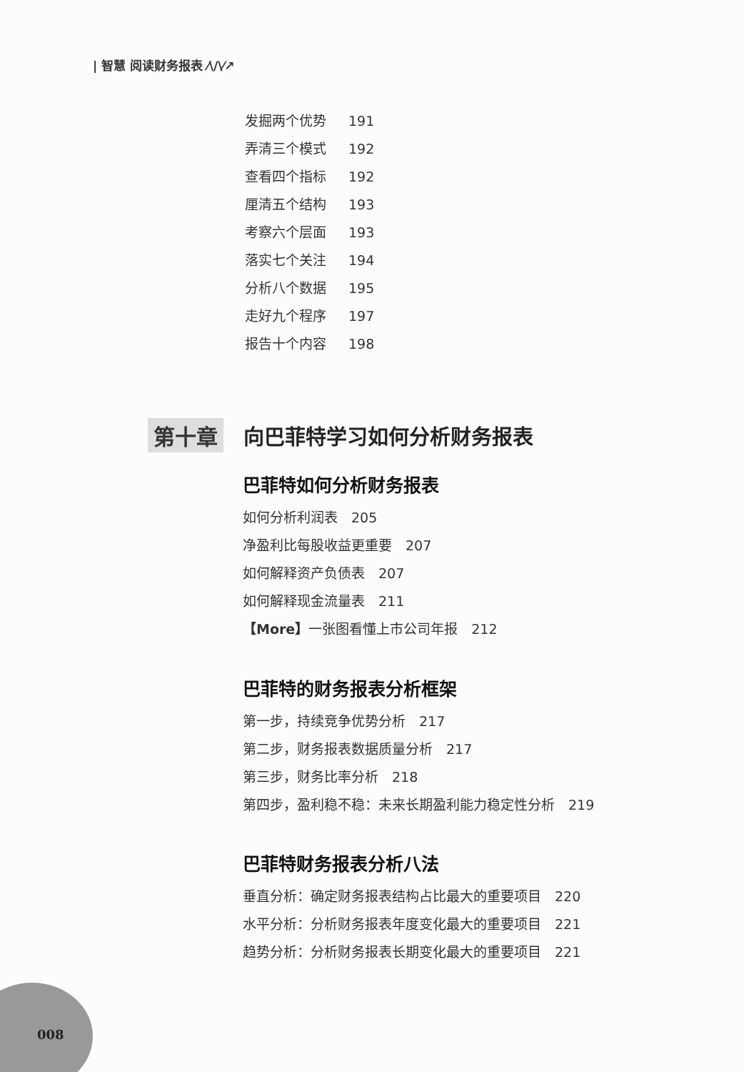| 智慧 阅读财务报表 ⁄\/\⁄↗
发掘两个优势 191
弄清三个模式 192
查看四个指标 192
厘清五个结构 193
考察六个层面 193
落实七个关注 194
分析八个数据 195
走好九个程序 197
报告十个内容 198
第十章 向巴菲特学习如何分析财务报表
巴菲特如何分析财务报表
如何分析利润表　205
净盈利比每股收益更重要　207
如何解释资产负债表　207
如何解释现金流量表　211
【More】一张图看懂上市公司年报　212
巴菲特的财务报表分析框架
第一步，持续竞争优势分析　217
第二步，财务报表数据质量分析　217
第三步，财务比率分析　218
第四步，盈利稳不稳：未来长期盈利能力稳定性分析　219
巴菲特财务报表分析八法
垂直分析：确定财务报表结构占比最大的重要项目　220
水平分析：分析财务报表年度变化最大的重要项目　221
趋势分析：分析财务报表长期变化最大的重要项目　221
008